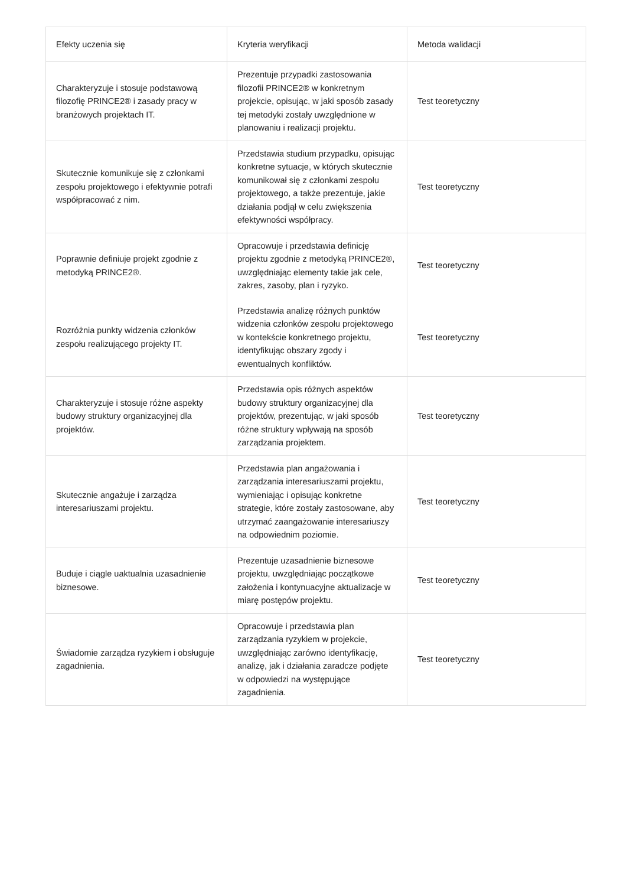| Efekty uczenia się | Kryteria weryfikacji | Metoda walidacji |
| --- | --- | --- |
| Charakteryzuje i stosuje podstawową filozofię PRINCE2® i zasady pracy w branżowych projektach IT. | Prezentuje przypadki zastosowania filozofii PRINCE2® w konkretnym projekcie, opisując, w jaki sposób zasady tej metodyki zostały uwzględnione w planowaniu i realizacji projektu. | Test teoretyczny |
| Skutecznie komunikuje się z członkami zespołu projektowego i efektywnie potrafi współpracować z nim. | Przedstawia studium przypadku, opisując konkretne sytuacje, w których skutecznie komunikował się z członkami zespołu projektowego, a także prezentuje, jakie działania podjął w celu zwiększenia efektywności współpracy. | Test teoretyczny |
| Poprawnie definiuje projekt zgodnie z metodyką PRINCE2®. | Opracowuje i przedstawia definicję projektu zgodnie z metodyką PRINCE2®, uwzględniając elementy takie jak cele, zakres, zasoby, plan i ryzyko. | Test teoretyczny |
| Rozróżnia punkty widzenia członków zespołu realizującego projekty IT. | Przedstawia analizę różnych punktów widzenia członków zespołu projektowego w kontekście konkretnego projektu, identyfikując obszary zgody i ewentualnych konfliktów. | Test teoretyczny |
| Charakteryzuje i stosuje różne aspekty budowy struktury organizacyjnej dla projektów. | Przedstawia opis różnych aspektów budowy struktury organizacyjnej dla projektów, prezentując, w jaki sposób różne struktury wpływają na sposób zarządzania projektem. | Test teoretyczny |
| Skutecznie angażuje i zarządza interesariuszami projektu. | Przedstawia plan angażowania i zarządzania interesariuszami projektu, wymieniając i opisując konkretne strategie, które zostały zastosowane, aby utrzymać zaangażowanie interesariuszy na odpowiednim poziomie. | Test teoretyczny |
| Buduje i ciągle uaktualnia uzasadnienie biznesowe. | Prezentuje uzasadnienie biznesowe projektu, uwzględniając początkowe założenia i kontynuacyjne aktualizacje w miarę postępów projektu. | Test teoretyczny |
| Świadomie zarządza ryzykiem i obsługuje zagadnienia. | Opracowuje i przedstawia plan zarządzania ryzykiem w projekcie, uwzględniając zarówno identyfikację, analizę, jak i działania zaradcze podjęte w odpowiedzi na występujące zagadnienia. | Test teoretyczny |